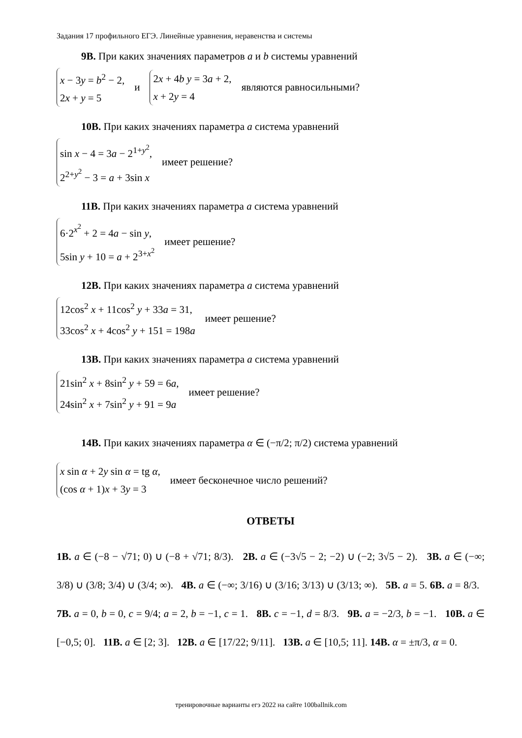Задания 17 профильного ЕГЭ. Линейные уравнения, неравенства и системы
9В. При каких значениях параметров a и b системы уравнений
x − 3y = b<sup>2</sup> − 2,
2x + y = 5
и
2x + 4b y = 3a + 2,
x + 2y = 4
являются равносильными?
10В. При каких значениях параметра a система уравнений
sin x − 4 = 3a − 2<sup>1+y<sup>2</sup></sup>,
2<sup>2+y<sup>2</sup></sup> − 3 = a + 3sin x
имеет решение?
11В. При каких значениях параметра a система уравнений
6·2<sup>x<sup>2</sup></sup> + 2 = 4a − sin y,
5sin y + 10 = a + 2<sup>3+x<sup>2</sup></sup>
имеет решение?
12В. При каких значениях параметра a система уравнений
12cos<sup>2</sup> x + 11cos<sup>2</sup> y + 33a = 31,
33cos<sup>2</sup> x + 4cos<sup>2</sup> y + 151 = 198a
имеет решение?
13В. При каких значениях параметра a система уравнений
21sin<sup>2</sup> x + 8sin<sup>2</sup> y + 59 = 6a,
24sin<sup>2</sup> x + 7sin<sup>2</sup> y + 91 = 9a
имеет решение?
14В. При каких значениях параметра α ∈ (−π/2; π/2) система уравнений
x sin α + 2y sin α = tg α,
(cos α + 1)x + 3y = 3
имеет бесконечное число решений?
ОТВЕТЫ
1В. a ∈ (−8 − √71; 0) ∪ (−8 + √71; 8/3). 2В. a ∈ (−3√5 − 2; −2) ∪ (−2; 3√5 − 2). 3В. a ∈ (−∞; 3/8) ∪ (3/8; 3/4) ∪ (3/4; ∞). 4В. a ∈ (−∞; 3/16) ∪ (3/16; 3/13) ∪ (3/13; ∞). 5В. a = 5. 6В. a = 8/3. 7В. a = 0, b = 0, c = 9/4; a = 2, b = −1, c = 1. 8В. c = −1, d = 8/3. 9В. a = −2/3, b = −1. 10В. a ∈ [−0,5; 0]. 11В. a ∈ [2; 3]. 12В. a ∈ [17/22; 9/11]. 13В. a ∈ [10,5; 11]. 14В. α = ±π/3, α = 0.
тренировочные варианты егэ 2022 на сайте 100ballnik.com